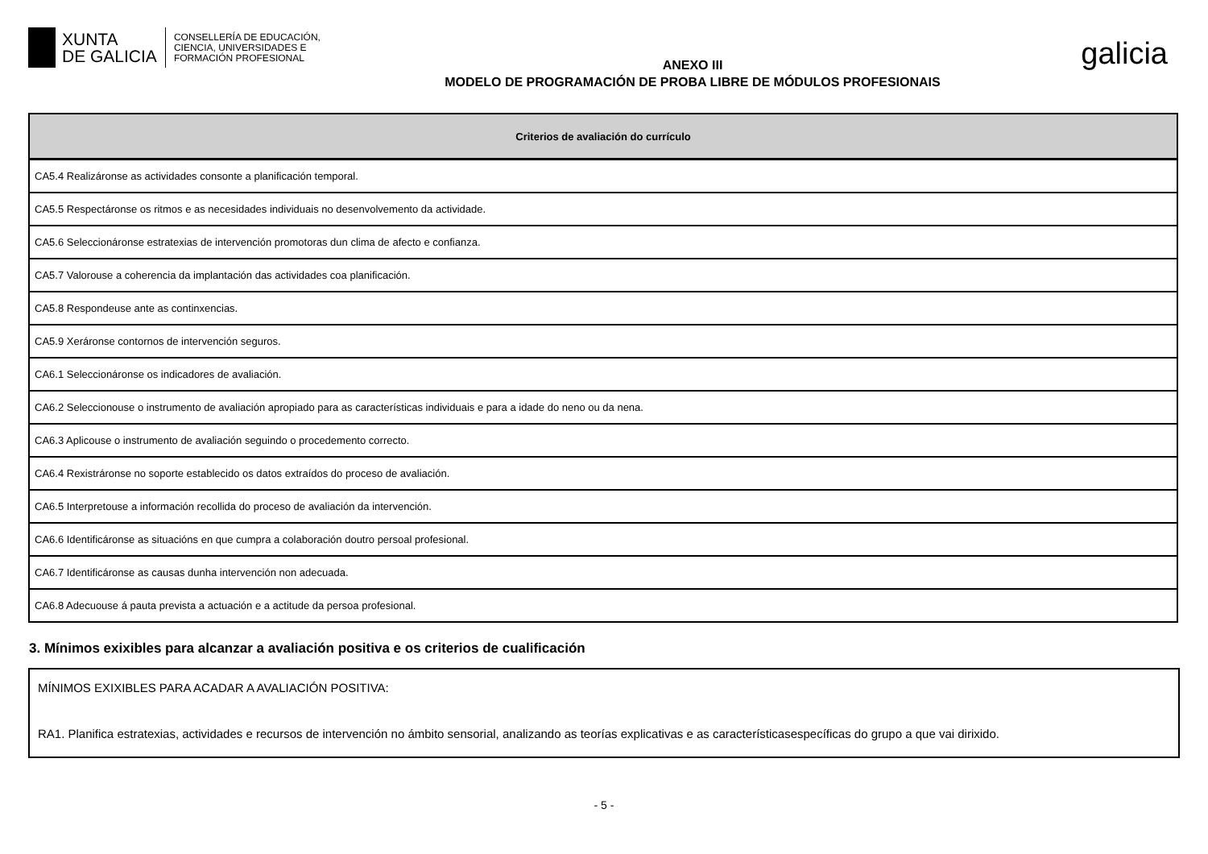XUNTA
DE GALICIA
CONSELLERÍA DE EDUCACIÓN,
CIENCIA, UNIVERSIDADES E
FORMACIÓN PROFESIONAL
ANEXO III
MODELO DE PROGRAMACIÓN DE PROBA LIBRE DE MÓDULOS PROFESIONAIS
galicia
| Criterios de avaliación do currículo |
| --- |
| CA5.4 Realizáronse as actividades consonte a planificación temporal. |
| CA5.5 Respectáronse os ritmos e as necesidades individuais no desenvolvemento da actividade. |
| CA5.6 Seleccionáronse estratexias de intervención promotoras dun clima de afecto e confianza. |
| CA5.7 Valorouse a coherencia da implantación das actividades coa planificación. |
| CA5.8 Respondeuse ante as continxencias. |
| CA5.9 Xeráronse contornos de intervención seguros. |
| CA6.1 Seleccionáronse os indicadores de avaliación. |
| CA6.2 Seleccionouse o instrumento de avaliación apropiado para as características individuais e para a idade do neno ou da nena. |
| CA6.3 Aplicouse o instrumento de avaliación seguindo o procedemento correcto. |
| CA6.4 Rexistráronse no soporte establecido os datos extraídos do proceso de avaliación. |
| CA6.5 Interpretouse a información recollida do proceso de avaliación da intervención. |
| CA6.6 Identificáronse as situacións en que cumpra a colaboración doutro persoal profesional. |
| CA6.7 Identificáronse as causas dunha intervención non adecuada. |
| CA6.8 Adecuouse á pauta prevista a actuación e a actitude da persoa profesional. |
3. Mínimos exixibles para alcanzar a avaliación positiva e os criterios de cualificación
MÍNIMOS EXIXIBLES PARA ACADAR A AVALIACIÓN POSITIVA:
RA1. Planifica estratexias, actividades e recursos de intervención no ámbito sensorial, analizando as teorías explicativas e as característicasespecíficas do grupo a que vai dirixido.
- 5 -